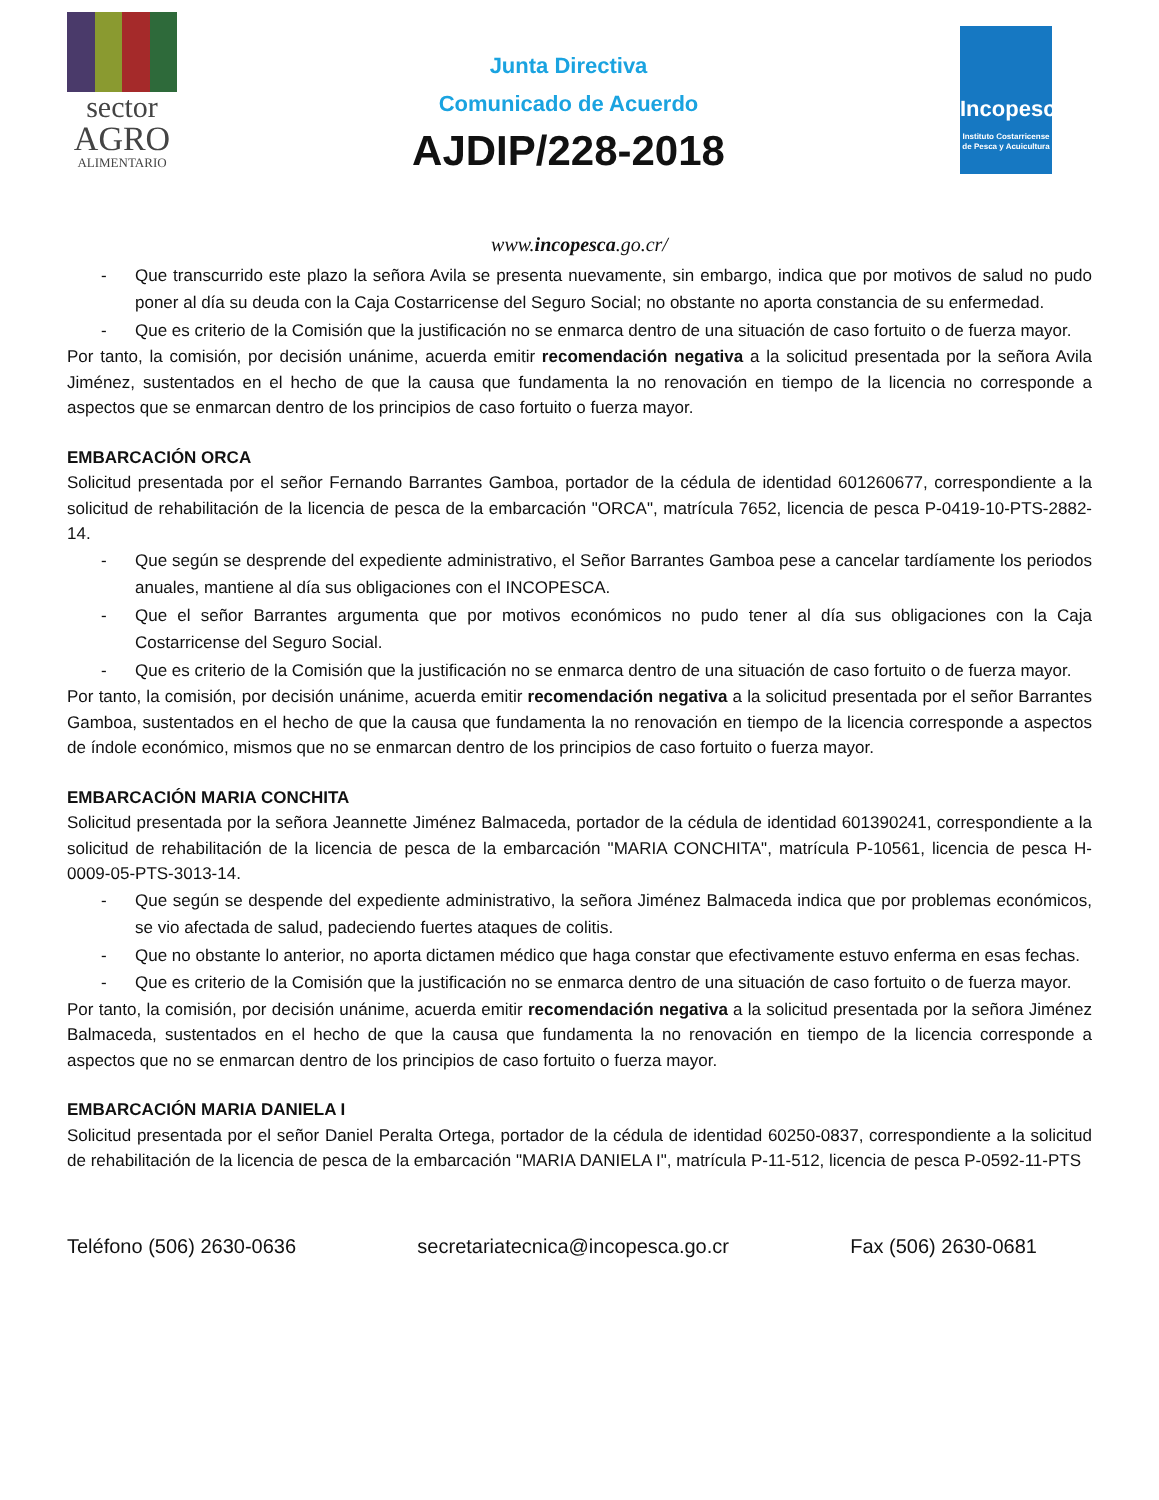sector
AGRO
ALIMENTARIO
Junta Directiva
Comunicado de Acuerdo
AJDIP/228-2018
Incopesca
Instituto Costarricense de Pesca y Acuicultura
www.incopesca.go.cr/
- Que transcurrido este plazo la señora Avila se presenta nuevamente, sin embargo, indica que por motivos de salud no pudo poner al día su deuda con la Caja Costarricense del Seguro Social; no obstante no aporta constancia de su enfermedad.
- Que es criterio de la Comisión que la justificación no se enmarca dentro de una situación de caso fortuito o de fuerza mayor.
Por tanto, la comisión, por decisión unánime, acuerda emitir recomendación negativa a la solicitud presentada por la señora Avila Jiménez, sustentados en el hecho de que la causa que fundamenta la no renovación en tiempo de la licencia no corresponde a aspectos que se enmarcan dentro de los principios de caso fortuito o fuerza mayor.
EMBARCACIÓN ORCA
Solicitud presentada por el señor Fernando Barrantes Gamboa, portador de la cédula de identidad 601260677, correspondiente a la solicitud de rehabilitación de la licencia de pesca de la embarcación "ORCA", matrícula 7652, licencia de pesca P-0419-10-PTS-2882-14.
- Que según se desprende del expediente administrativo, el Señor Barrantes Gamboa pese a cancelar tardíamente los periodos anuales, mantiene al día sus obligaciones con el INCOPESCA.
- Que el señor Barrantes argumenta que por motivos económicos no pudo tener al día sus obligaciones con la Caja Costarricense del Seguro Social.
- Que es criterio de la Comisión que la justificación no se enmarca dentro de una situación de caso fortuito o de fuerza mayor.
Por tanto, la comisión, por decisión unánime, acuerda emitir recomendación negativa a la solicitud presentada por el señor Barrantes Gamboa, sustentados en el hecho de que la causa que fundamenta la no renovación en tiempo de la licencia corresponde a aspectos de índole económico, mismos que no se enmarcan dentro de los principios de caso fortuito o fuerza mayor.
EMBARCACIÓN MARIA CONCHITA
Solicitud presentada por la señora Jeannette Jiménez Balmaceda, portador de la cédula de identidad 601390241, correspondiente a la solicitud de rehabilitación de la licencia de pesca de la embarcación "MARIA CONCHITA", matrícula P-10561, licencia de pesca H-0009-05-PTS-3013-14.
- Que según se despende del expediente administrativo, la señora Jiménez Balmaceda indica que por problemas económicos, se vio afectada de salud, padeciendo fuertes ataques de colitis.
- Que no obstante lo anterior, no aporta dictamen médico que haga constar que efectivamente estuvo enferma en esas fechas.
- Que es criterio de la Comisión que la justificación no se enmarca dentro de una situación de caso fortuito o de fuerza mayor.
Por tanto, la comisión, por decisión unánime, acuerda emitir recomendación negativa a la solicitud presentada por la señora Jiménez Balmaceda, sustentados en el hecho de que la causa que fundamenta la no renovación en tiempo de la licencia corresponde a aspectos que no se enmarcan dentro de los principios de caso fortuito o fuerza mayor.
EMBARCACIÓN MARIA DANIELA I
Solicitud presentada por el señor Daniel Peralta Ortega, portador de la cédula de identidad 60250-0837, correspondiente a la solicitud de rehabilitación de la licencia de pesca de la embarcación "MARIA DANIELA I", matrícula P-11-512, licencia de pesca P-0592-11-PTS
Teléfono (506) 2630-0636 secretariatecnica@incopesca.go.cr Fax (506) 2630-0681